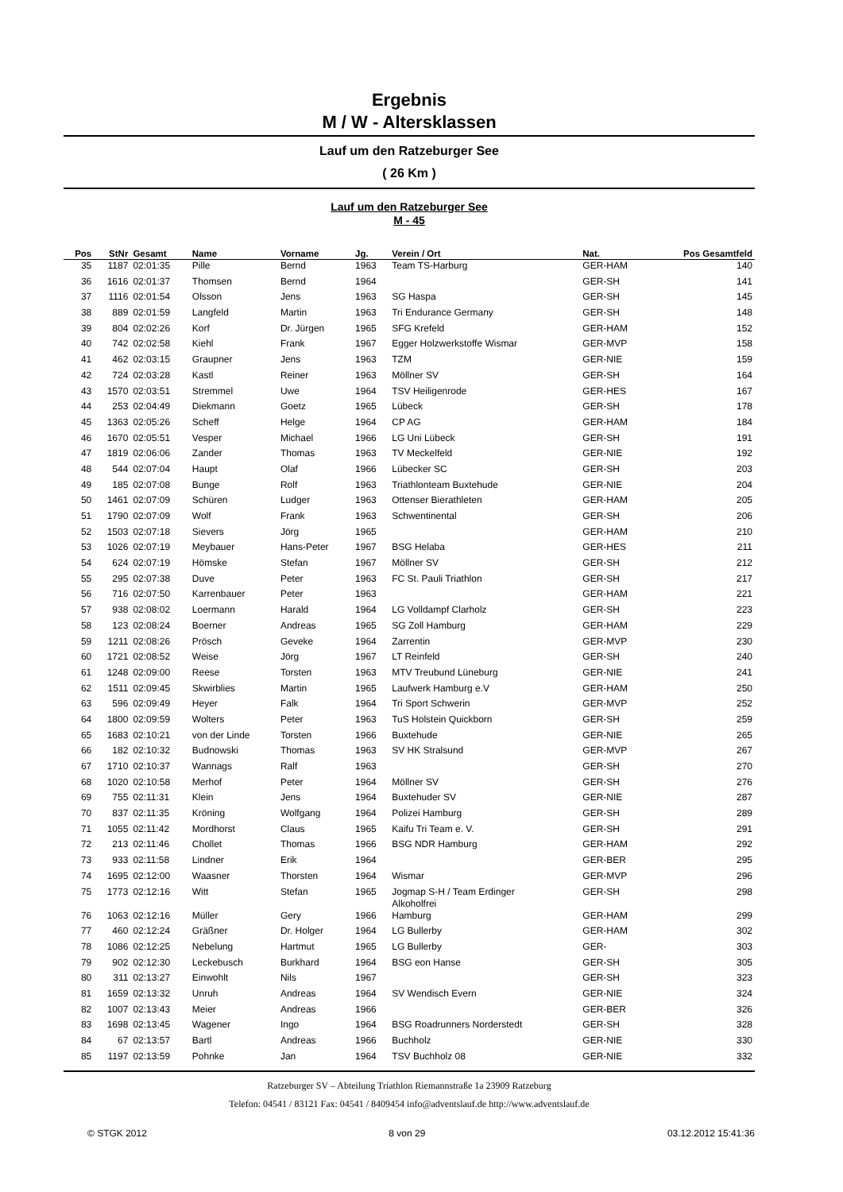Ergebnis
M / W - Altersklassen
Lauf um den Ratzeburger See
( 26 Km )
Lauf um den Ratzeburger See
M - 45
| Pos | StNr | Gesamt | Name | Vorname | Jg. | Verein / Ort | Nat. | Pos Gesamtfeld |
| --- | --- | --- | --- | --- | --- | --- | --- | --- |
| 35 | 1187 | 02:01:35 | Pille | Bernd | 1963 | Team TS-Harburg | GER-HAM | 140 |
| 36 | 1616 | 02:01:37 | Thomsen | Bernd | 1964 | | GER-SH | 141 |
| 37 | 1116 | 02:01:54 | Olsson | Jens | 1963 | SG Haspa | GER-SH | 145 |
| 38 | 889 | 02:01:59 | Langfeld | Martin | 1963 | Tri Endurance Germany | GER-SH | 148 |
| 39 | 804 | 02:02:26 | Korf | Dr. Jürgen | 1965 | SFG Krefeld | GER-HAM | 152 |
| 40 | 742 | 02:02:58 | Kiehl | Frank | 1967 | Egger Holzwerkstoffe Wismar | GER-MVP | 158 |
| 41 | 462 | 02:03:15 | Graupner | Jens | 1963 | TZM | GER-NIE | 159 |
| 42 | 724 | 02:03:28 | Kastl | Reiner | 1963 | Möllner SV | GER-SH | 164 |
| 43 | 1570 | 02:03:51 | Stremmel | Uwe | 1964 | TSV Heiligenrode | GER-HES | 167 |
| 44 | 253 | 02:04:49 | Diekmann | Goetz | 1965 | Lübeck | GER-SH | 178 |
| 45 | 1363 | 02:05:26 | Scheff | Helge | 1964 | CP AG | GER-HAM | 184 |
| 46 | 1670 | 02:05:51 | Vesper | Michael | 1966 | LG Uni Lübeck | GER-SH | 191 |
| 47 | 1819 | 02:06:06 | Zander | Thomas | 1963 | TV Meckelfeld | GER-NIE | 192 |
| 48 | 544 | 02:07:04 | Haupt | Olaf | 1966 | Lübecker SC | GER-SH | 203 |
| 49 | 185 | 02:07:08 | Bunge | Rolf | 1963 | Triathlonteam Buxtehude | GER-NIE | 204 |
| 50 | 1461 | 02:07:09 | Schüren | Ludger | 1963 | Ottenser Bierathleten | GER-HAM | 205 |
| 51 | 1790 | 02:07:09 | Wolf | Frank | 1963 | Schwentinental | GER-SH | 206 |
| 52 | 1503 | 02:07:18 | Sievers | Jörg | 1965 | | GER-HAM | 210 |
| 53 | 1026 | 02:07:19 | Meybauer | Hans-Peter | 1967 | BSG Helaba | GER-HES | 211 |
| 54 | 624 | 02:07:19 | Hömske | Stefan | 1967 | Möllner SV | GER-SH | 212 |
| 55 | 295 | 02:07:38 | Duve | Peter | 1963 | FC St. Pauli Triathlon | GER-SH | 217 |
| 56 | 716 | 02:07:50 | Karrenbauer | Peter | 1963 | | GER-HAM | 221 |
| 57 | 938 | 02:08:02 | Loermann | Harald | 1964 | LG Volldampf Clarholz | GER-SH | 223 |
| 58 | 123 | 02:08:24 | Boerner | Andreas | 1965 | SG Zoll Hamburg | GER-HAM | 229 |
| 59 | 1211 | 02:08:26 | Prösch | Geveke | 1964 | Zarrentin | GER-MVP | 230 |
| 60 | 1721 | 02:08:52 | Weise | Jörg | 1967 | LT Reinfeld | GER-SH | 240 |
| 61 | 1248 | 02:09:00 | Reese | Torsten | 1963 | MTV Treubund Lüneburg | GER-NIE | 241 |
| 62 | 1511 | 02:09:45 | Skwirblies | Martin | 1965 | Laufwerk Hamburg e.V | GER-HAM | 250 |
| 63 | 596 | 02:09:49 | Heyer | Falk | 1964 | Tri Sport Schwerin | GER-MVP | 252 |
| 64 | 1800 | 02:09:59 | Wolters | Peter | 1963 | TuS Holstein Quickborn | GER-SH | 259 |
| 65 | 1683 | 02:10:21 | von der Linde | Torsten | 1966 | Buxtehude | GER-NIE | 265 |
| 66 | 182 | 02:10:32 | Budnowski | Thomas | 1963 | SV HK Stralsund | GER-MVP | 267 |
| 67 | 1710 | 02:10:37 | Wannags | Ralf | 1963 | | GER-SH | 270 |
| 68 | 1020 | 02:10:58 | Merhof | Peter | 1964 | Möllner SV | GER-SH | 276 |
| 69 | 755 | 02:11:31 | Klein | Jens | 1964 | Buxtehuder SV | GER-NIE | 287 |
| 70 | 837 | 02:11:35 | Kröning | Wolfgang | 1964 | Polizei Hamburg | GER-SH | 289 |
| 71 | 1055 | 02:11:42 | Mordhorst | Claus | 1965 | Kaifu Tri Team e. V. | GER-SH | 291 |
| 72 | 213 | 02:11:46 | Chollet | Thomas | 1966 | BSG NDR Hamburg | GER-HAM | 292 |
| 73 | 933 | 02:11:58 | Lindner | Erik | 1964 | | GER-BER | 295 |
| 74 | 1695 | 02:12:00 | Waasner | Thorsten | 1964 | Wismar | GER-MVP | 296 |
| 75 | 1773 | 02:12:16 | Witt | Stefan | 1965 | Jogmap S-H / Team Erdinger Alkoholfrei | GER-SH | 298 |
| 76 | 1063 | 02:12:16 | Müller | Gery | 1966 | Hamburg | GER-HAM | 299 |
| 77 | 460 | 02:12:24 | Gräßner | Dr. Holger | 1964 | LG Bullerby | GER-HAM | 302 |
| 78 | 1086 | 02:12:25 | Nebelung | Hartmut | 1965 | LG Bullerby | GER- | 303 |
| 79 | 902 | 02:12:30 | Leckebusch | Burkhard | 1964 | BSG eon Hanse | GER-SH | 305 |
| 80 | 311 | 02:13:27 | Einwohlt | Nils | 1967 | | GER-SH | 323 |
| 81 | 1659 | 02:13:32 | Unruh | Andreas | 1964 | SV Wendisch Evern | GER-NIE | 324 |
| 82 | 1007 | 02:13:43 | Meier | Andreas | 1966 | | GER-BER | 326 |
| 83 | 1698 | 02:13:45 | Wagener | Ingo | 1964 | BSG Roadrunners Norderstedt | GER-SH | 328 |
| 84 | 67 | 02:13:57 | Bartl | Andreas | 1966 | Buchholz | GER-NIE | 330 |
| 85 | 1197 | 02:13:59 | Pohnke | Jan | 1964 | TSV Buchholz 08 | GER-NIE | 332 |
Ratzeburger SV – Abteilung Triathlon Riemannstraße 1a 23909 Ratzeburg
Telefon: 04541 / 83121 Fax: 04541 / 8409454 info@adventslauf.de http://www.adventslauf.de
© STGK 2012 8 von 29 03.12.2012 15:41:36